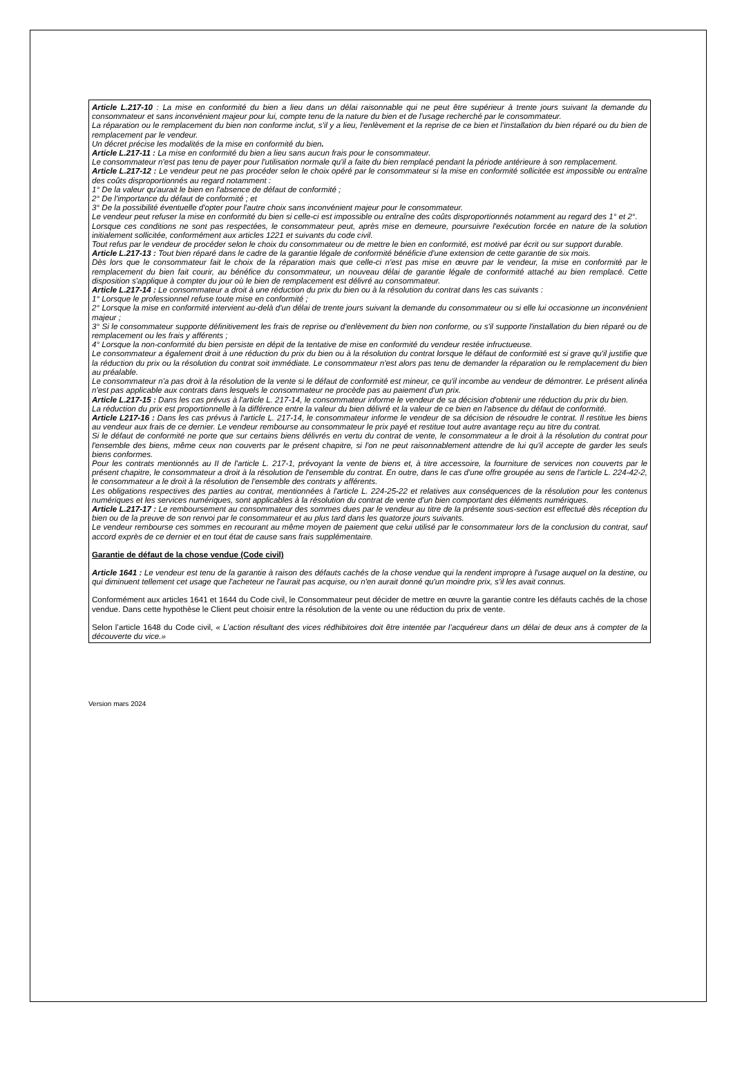Article L.217-10 : La mise en conformité du bien a lieu dans un délai raisonnable qui ne peut être supérieur à trente jours suivant la demande du consommateur et sans inconvénient majeur pour lui, compte tenu de la nature du bien et de l'usage recherché par le consommateur.
La réparation ou le remplacement du bien non conforme inclut, s'il y a lieu, l'enlèvement et la reprise de ce bien et l'installation du bien réparé ou du bien de remplacement par le vendeur.
Un décret précise les modalités de la mise en conformité du bien.
Article L.217-11 : La mise en conformité du bien a lieu sans aucun frais pour le consommateur.
Le consommateur n'est pas tenu de payer pour l'utilisation normale qu'il a faite du bien remplacé pendant la période antérieure à son remplacement.
Article L.217-12 : Le vendeur peut ne pas procéder selon le choix opéré par le consommateur si la mise en conformité sollicitée est impossible ou entraîne des coûts disproportionnés au regard notamment :
1° De la valeur qu'aurait le bien en l'absence de défaut de conformité ;
2° De l'importance du défaut de conformité ; et
3° De la possibilité éventuelle d'opter pour l'autre choix sans inconvénient majeur pour le consommateur.
Le vendeur peut refuser la mise en conformité du bien si celle-ci est impossible ou entraîne des coûts disproportionnés notamment au regard des 1° et 2°.
Lorsque ces conditions ne sont pas respectées, le consommateur peut, après mise en demeure, poursuivre l'exécution forcée en nature de la solution initialement sollicitée, conformément aux articles 1221 et suivants du code civil.
Tout refus par le vendeur de procéder selon le choix du consommateur ou de mettre le bien en conformité, est motivé par écrit ou sur support durable.
Article L.217-13 : Tout bien réparé dans le cadre de la garantie légale de conformité bénéficie d'une extension de cette garantie de six mois.
Dès lors que le consommateur fait le choix de la réparation mais que celle-ci n'est pas mise en œuvre par le vendeur, la mise en conformité par le remplacement du bien fait courir, au bénéfice du consommateur, un nouveau délai de garantie légale de conformité attaché au bien remplacé. Cette disposition s'applique à compter du jour où le bien de remplacement est délivré au consommateur.
Article L.217-14 : Le consommateur a droit à une réduction du prix du bien ou à la résolution du contrat dans les cas suivants :
1° Lorsque le professionnel refuse toute mise en conformité ;
2° Lorsque la mise en conformité intervient au-delà d'un délai de trente jours suivant la demande du consommateur ou si elle lui occasionne un inconvénient majeur ;
3° Si le consommateur supporte définitivement les frais de reprise ou d'enlèvement du bien non conforme, ou s'il supporte l'installation du bien réparé ou de remplacement ou les frais y afférents ;
4° Lorsque la non-conformité du bien persiste en dépit de la tentative de mise en conformité du vendeur restée infructueuse.
Le consommateur a également droit à une réduction du prix du bien ou à la résolution du contrat lorsque le défaut de conformité est si grave qu'il justifie que la réduction du prix ou la résolution du contrat soit immédiate. Le consommateur n'est alors pas tenu de demander la réparation ou le remplacement du bien au préalable.
Le consommateur n'a pas droit à la résolution de la vente si le défaut de conformité est mineur, ce qu'il incombe au vendeur de démontrer. Le présent alinéa n'est pas applicable aux contrats dans lesquels le consommateur ne procède pas au paiement d'un prix.
Article L.217-15 : Dans les cas prévus à l'article L. 217-14, le consommateur informe le vendeur de sa décision d'obtenir une réduction du prix du bien.
La réduction du prix est proportionnelle à la différence entre la valeur du bien délivré et la valeur de ce bien en l'absence du défaut de conformité.
Article L217-16 : Dans les cas prévus à l'article L. 217-14, le consommateur informe le vendeur de sa décision de résoudre le contrat. Il restitue les biens au vendeur aux frais de ce dernier. Le vendeur rembourse au consommateur le prix payé et restitue tout autre avantage reçu au titre du contrat.
Si le défaut de conformité ne porte que sur certains biens délivrés en vertu du contrat de vente, le consommateur a le droit à la résolution du contrat pour l'ensemble des biens, même ceux non couverts par le présent chapitre, si l'on ne peut raisonnablement attendre de lui qu'il accepte de garder les seuls biens conformes.
Pour les contrats mentionnés au II de l'article L. 217-1, prévoyant la vente de biens et, à titre accessoire, la fourniture de services non couverts par le présent chapitre, le consommateur a droit à la résolution de l'ensemble du contrat. En outre, dans le cas d'une offre groupée au sens de l'article L. 224-42-2, le consommateur a le droit à la résolution de l'ensemble des contrats y afférents.
Les obligations respectives des parties au contrat, mentionnées à l'article L. 224-25-22 et relatives aux conséquences de la résolution pour les contenus numériques et les services numériques, sont applicables à la résolution du contrat de vente d'un bien comportant des éléments numériques.
Article L.217-17 : Le remboursement au consommateur des sommes dues par le vendeur au titre de la présente sous-section est effectué dès réception du bien ou de la preuve de son renvoi par le consommateur et au plus tard dans les quatorze jours suivants.
Le vendeur rembourse ces sommes en recourant au même moyen de paiement que celui utilisé par le consommateur lors de la conclusion du contrat, sauf accord exprès de ce dernier et en tout état de cause sans frais supplémentaire.
Garantie de défaut de la chose vendue (Code civil)
Article 1641 : Le vendeur est tenu de la garantie à raison des défauts cachés de la chose vendue qui la rendent impropre à l'usage auquel on la destine, ou qui diminuent tellement cet usage que l'acheteur ne l'aurait pas acquise, ou n'en aurait donné qu'un moindre prix, s'il les avait connus.
Conformément aux articles 1641 et 1644 du Code civil, le Consommateur peut décider de mettre en œuvre la garantie contre les défauts cachés de la chose vendue. Dans cette hypothèse le Client peut choisir entre la résolution de la vente ou une réduction du prix de vente.
Selon l’article 1648 du Code civil, « L’action résultant des vices rédhibitoires doit être intentée par l’acquéreur dans un délai de deux ans à compter de la découverte du vice.»
Version mars 2024